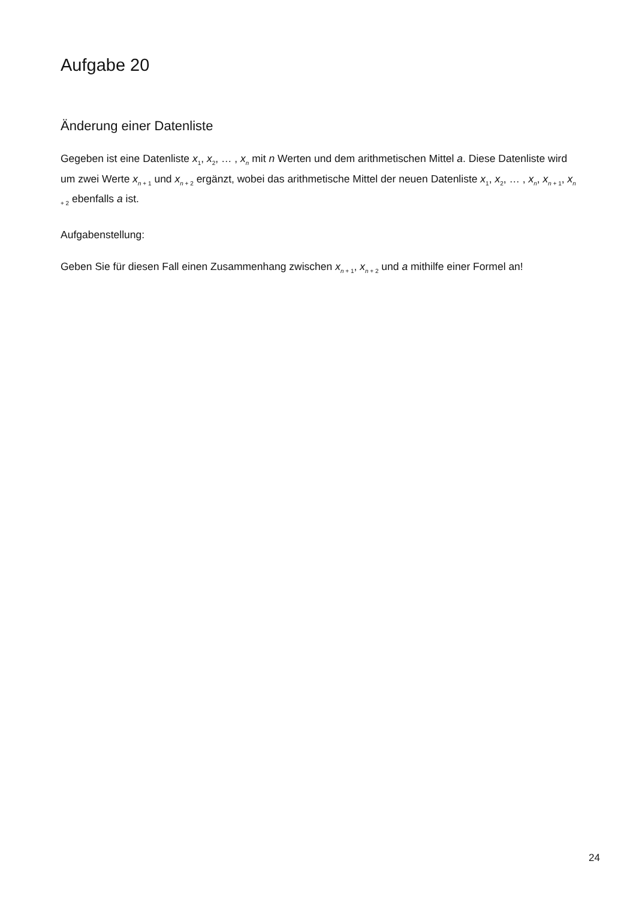Aufgabe 20
Änderung einer Datenliste
Gegeben ist eine Datenliste x<sub>1</sub>, x<sub>2</sub>, … , x<sub>n</sub> mit n Werten und dem arithmetischen Mittel a. Diese Datenliste wird um zwei Werte x<sub>n + 1</sub> und x<sub>n + 2</sub> ergänzt, wobei das arithmetische Mittel der neuen Datenliste x<sub>1</sub>, x<sub>2</sub>, … , x<sub>n</sub>, x<sub>n + 1</sub>, x<sub>n + 2</sub> ebenfalls a ist.
Aufgabenstellung:
Geben Sie für diesen Fall einen Zusammenhang zwischen x<sub>n + 1</sub>, x<sub>n + 2</sub> und a mithilfe einer Formel an!
24